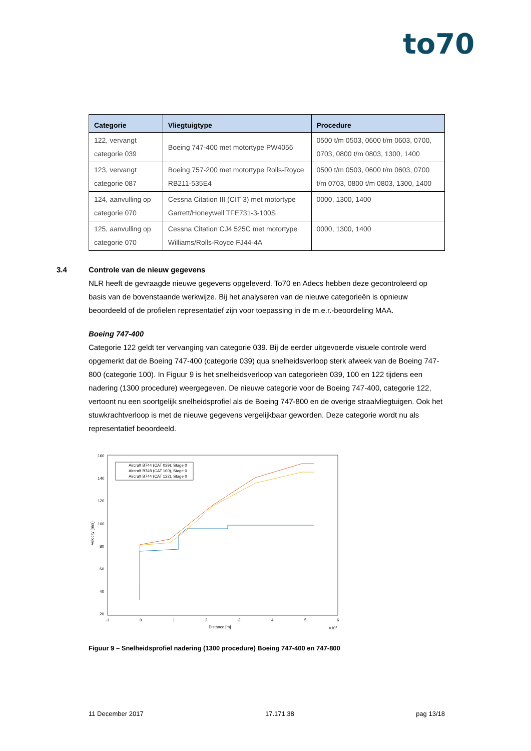to70
| Categorie | Vliegtuigtype | Procedure |
| --- | --- | --- |
| 122, vervangt categorie 039 | Boeing 747-400 met motortype PW4056 | 0500 t/m 0503, 0600 t/m 0603, 0700, 0703, 0800 t/m 0803, 1300, 1400 |
| 123, vervangt categorie 087 | Boeing 757-200 met motortype Rolls-Royce RB211-535E4 | 0500 t/m 0503, 0600 t/m 0603, 0700 t/m 0703, 0800 t/m 0803, 1300, 1400 |
| 124, aanvulling op categorie 070 | Cessna Citation III (CIT 3) met motortype Garrett/Honeywell TFE731-3-100S | 0000, 1300, 1400 |
| 125, aanvulling op categorie 070 | Cessna Citation CJ4 525C met motortype Williams/Rolls-Royce FJ44-4A | 0000, 1300, 1400 |
3.4 Controle van de nieuw gegevens
NLR heeft de gevraagde nieuwe gegevens opgeleverd. To70 en Adecs hebben deze gecontroleerd op basis van de bovenstaande werkwijze. Bij het analyseren van de nieuwe categorieën is opnieuw beoordeeld of de profielen representatief zijn voor toepassing in de m.e.r.-beoordeling MAA.
Boeing 747-400
Categorie 122 geldt ter vervanging van categorie 039. Bij de eerder uitgevoerde visuele controle werd opgemerkt dat de Boeing 747-400 (categorie 039) qua snelheidsverloop sterk afweek van de Boeing 747-800 (categorie 100). In Figuur 9 is het snelheidsverloop van categorieën 039, 100 en 122 tijdens een nadering (1300 procedure) weergegeven. De nieuwe categorie voor de Boeing 747-400, categorie 122, vertoont nu een soortgelijk snelheidsprofiel als de Boeing 747-800 en de overige straalvliegtuigen. Ook het stuwkrachtverloop is met de nieuwe gegevens vergelijkbaar geworden. Deze categorie wordt nu als representatief beoordeeld.
160
140
120
100
80
60
40
20
-1
0
1
2
3
4
5
6
Distance [m]
×104
Velocity [m/s]
Aircraft B744 (CAT 039), Stage 0
Aircraft B748 (CAT 100), Stage 0
Aircraft B744 (CAT 122), Stage 0
Figuur 9 – Snelheidsprofiel nadering (1300 procedure) Boeing 747-400 en 747-800
11 December 2017 17.171.38 pag 13/18